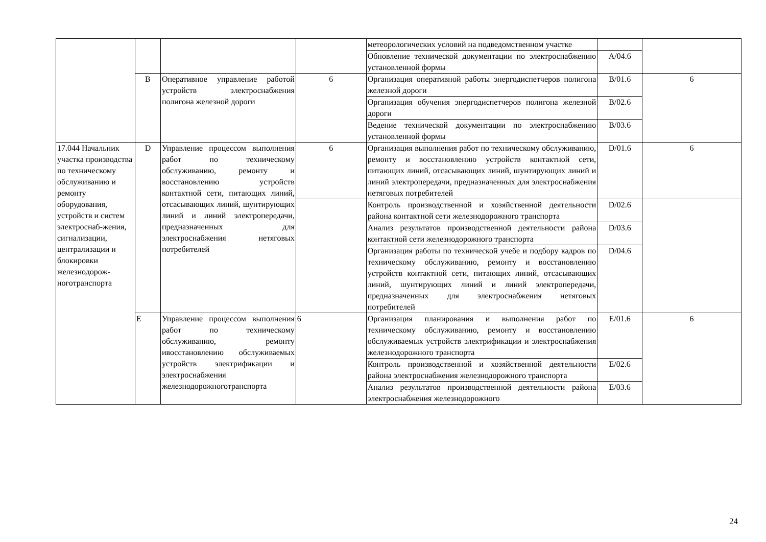| | | | | метеорологических условий на подведомственном участке | | |
| | | | | Обновление технической документации по электроснабжению установленной формы | A/04.6 | |
| | B | Оперативное управление работой устройств электроснабжения полигона железной дороги | 6 | Организация оперативной работы энергодиспетчеров полигона железной дороги | B/01.6 | 6 |
| | | | | Организация обучения энергодиспетчеров полигона железной дороги | B/02.6 | |
| | | | | Ведение технической документации по электроснабжению установленной формы | B/03.6 | |
| 17.044 Начальник участка производства по техническому обслуживанию и ремонту оборудования, устройств и систем электроснаб-жения, сигнализации, централизации и блокировки железнодорож-ноготранспорта | D | Управление процессом выполнения работ по техническому обслуживанию, ремонту и восстановлению устройств контактной сети, питающих линий, отсасывающих линий, шунтирующих линий и линий электропередачи, предназначенных для электроснабжения нетяговых потребителей | 6 | Организация выполнения работ по техническому обслуживанию, ремонту и восстановлению устройств контактной сети, питающих линий, отсасывающих линий, шунтирующих линий и линий электропередачи, предназначенных для электроснабжения нетяговых потребителей | D/01.6 | 6 |
| | | | | Контроль производственной и хозяйственной деятельности района контактной сети железнодорожного транспорта | D/02.6 | |
| | | | | Анализ результатов производственной деятельности района контактной сети железнодорожного транспорта | D/03.6 | |
| | | | | Организация работы по технической учебе и подбору кадров по техническому обслуживанию, ремонту и восстановлению устройств контактной сети, питающих линий, отсасывающих линий, шунтирующих линий и линий электропередачи, предназначенных для электроснабжения нетяговых потребителей | D/04.6 | |
| | E | Управление процессом выполнения работ по техническому обслуживанию, ремонту ивосстановлению обслуживаемых устройств электрификации и электроснабжения железнодорожноготранспорта | 6 | Организация планирования и выполнения работ по техническому обслуживанию, ремонту и восстановлению обслуживаемых устройств электрификации и электроснабжения железнодорожного транспорта | E/01.6 | 6 |
| | | | | Контроль производственной и хозяйственной деятельности района электроснабжения железнодорожного транспорта | E/02.6 | |
| | | | | Анализ результатов производственной деятельности района электроснабжения железнодорожного | E/03.6 | |
24